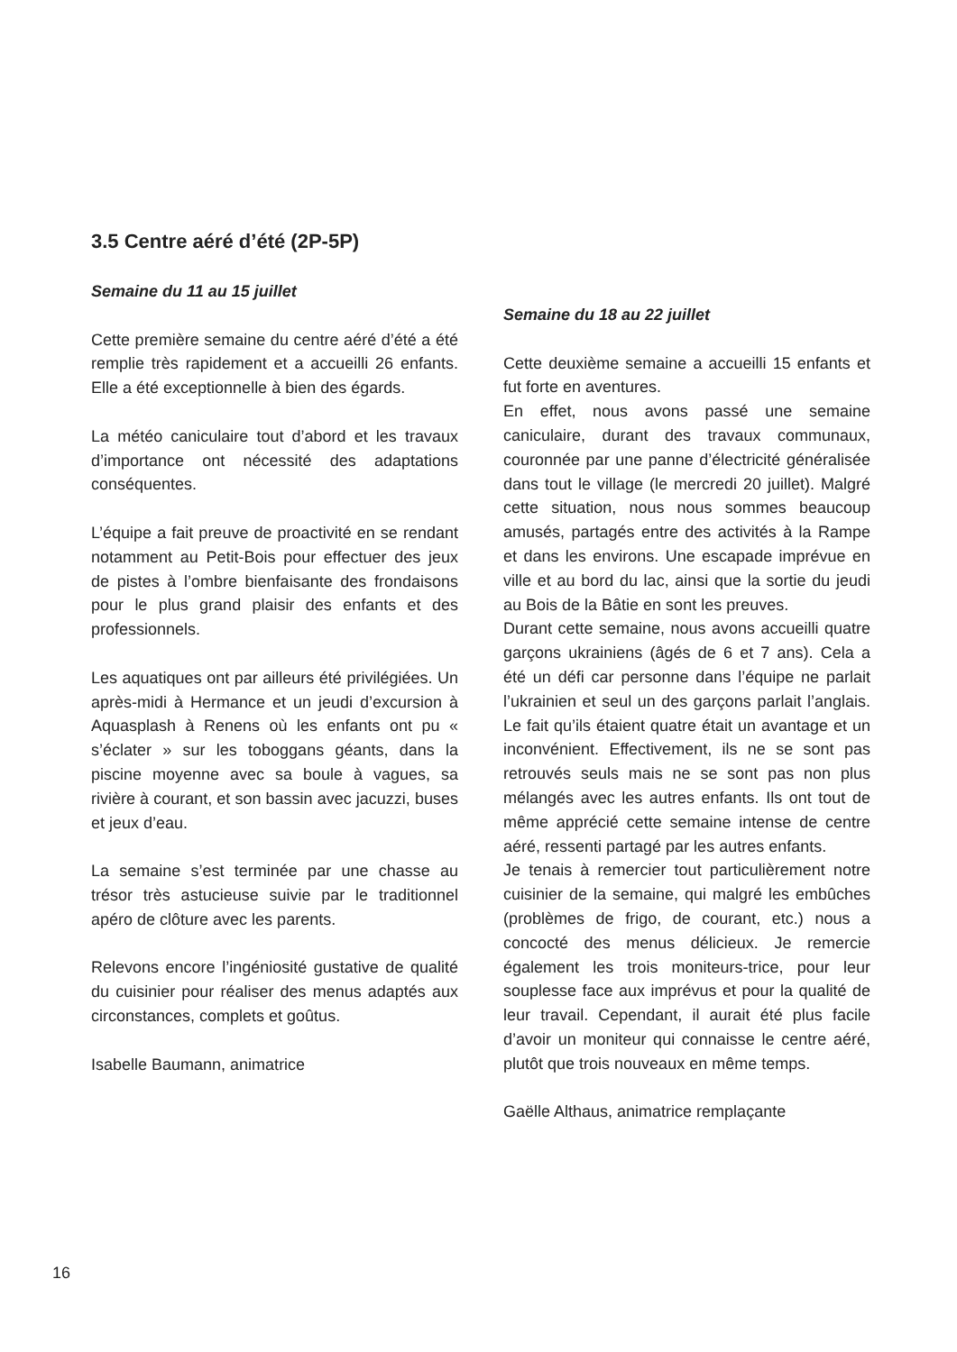3.5 Centre aéré d’été (2P-5P)
Semaine du 11 au 15 juillet
Cette première semaine du centre aéré d’été a été remplie très rapidement et a accueilli 26 enfants. Elle a été exceptionnelle à bien des égards.
La météo caniculaire tout d’abord et les travaux d’importance ont nécessité des adaptations conséquentes.
L’équipe a fait preuve de proactivité en se rendant notamment au Petit-Bois pour effectuer des jeux de pistes à l’ombre bienfaisante des frondaisons pour le plus grand plaisir des enfants et des professionnels.
Les aquatiques ont par ailleurs été privilégiées. Un après-midi à Hermance et un jeudi d’excursion à Aquasplash à Renens où les enfants ont pu « s’éclater » sur les toboggans géants, dans la piscine moyenne avec sa boule à vagues, sa rivière à courant, et son bassin avec jacuzzi, buses et jeux d’eau.
La semaine s’est terminée par une chasse au trésor très astucieuse suivie par le traditionnel apéro de clôture avec les parents.
Relevons encore l’ingéniosité gustative de qualité du cuisinier pour réaliser des menus adaptés aux circonstances, complets et goûtus.
Isabelle Baumann, animatrice
Semaine du 18 au 22 juillet
Cette deuxième semaine a accueilli 15 enfants et fut forte en aventures.
En effet, nous avons passé une semaine caniculaire, durant des travaux communaux, couronnée par une panne d’électricité généralisée dans tout le village (le mercredi 20 juillet). Malgré cette situation, nous nous sommes beaucoup amusés, partagés entre des activités à la Rampe et dans les environs. Une escapade imprévue en ville et au bord du lac, ainsi que la sortie du jeudi au Bois de la Bâtie en sont les preuves.
Durant cette semaine, nous avons accueilli quatre garçons ukrainiens (âgés de 6 et 7 ans). Cela a été un défi car personne dans l’équipe ne parlait l’ukrainien et seul un des garçons parlait l’anglais. Le fait qu’ils étaient quatre était un avantage et un inconvénient. Effectivement, ils ne se sont pas retrouvés seuls mais ne se sont pas non plus mélangés avec les autres enfants. Ils ont tout de même apprécié cette semaine intense de centre aéré, ressenti partagé par les autres enfants.
Je tenais à remercier tout particulièrement notre cuisinier de la semaine, qui malgré les embûches (problèmes de frigo, de courant, etc.) nous a concocté des menus délicieux. Je remercie également les trois moniteurs-trice, pour leur souplesse face aux imprévus et pour la qualité de leur travail. Cependant, il aurait été plus facile d’avoir un moniteur qui connaisse le centre aéré, plutôt que trois nouveaux en même temps.
Gaëlle Althaus, animatrice remplaçante
16